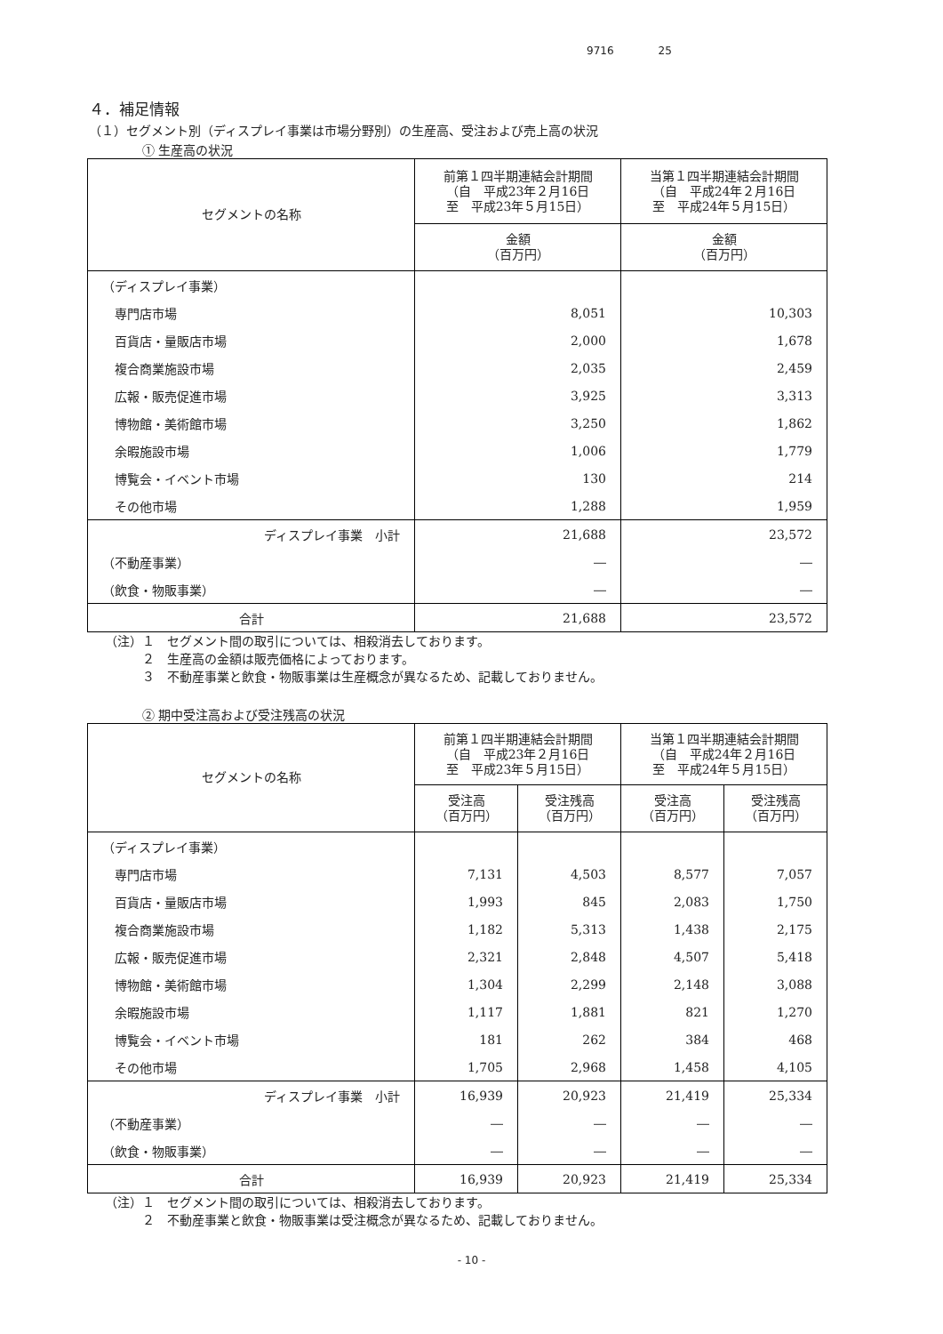9716 25
４．補足情報
（１）セグメント別（ディスプレイ事業は市場分野別）の生産高、受注および売上高の状況
① 生産高の状況
| セグメントの名称 | 前第１四半期連結会計期間 （自 平成23年２月16日 至 平成23年５月15日） | 当第１四半期連結会計期間 （自 平成24年２月16日 至 平成24年５月15日） |
| --- | --- | --- |
| | 金額 （百万円） | 金額 （百万円） |
| （ディスプレイ事業） | | |
| 専門店市場 | 8,051 | 10,303 |
| 百貨店・量販店市場 | 2,000 | 1,678 |
| 複合商業施設市場 | 2,035 | 2,459 |
| 広報・販売促進市場 | 3,925 | 3,313 |
| 博物館・美術館市場 | 3,250 | 1,862 |
| 余暇施設市場 | 1,006 | 1,779 |
| 博覧会・イベント市場 | 130 | 214 |
| その他市場 | 1,288 | 1,959 |
| ディスプレイ事業 小計 | 21,688 | 23,572 |
| （不動産事業） | ― | ― |
| （飲食・物販事業） | ― | ― |
| 合計 | 21,688 | 23,572 |
（注）１　セグメント間の取引については、相殺消去しております。
　　　２　生産高の金額は販売価格によっております。
　　　３　不動産事業と飲食・物販事業は生産概念が異なるため、記載しておりません。
② 期中受注高および受注残高の状況
| セグメントの名称 | 前第１四半期連結会計期間 （自 平成23年２月16日 至 平成23年５月15日） | | 当第１四半期連結会計期間 （自 平成24年２月16日 至 平成24年５月15日） | |
| --- | --- | --- | --- | --- |
| | 受注高 （百万円） | 受注残高 （百万円） | 受注高 （百万円） | 受注残高 （百万円） |
| （ディスプレイ事業） | | | | |
| 専門店市場 | 7,131 | 4,503 | 8,577 | 7,057 |
| 百貨店・量販店市場 | 1,993 | 845 | 2,083 | 1,750 |
| 複合商業施設市場 | 1,182 | 5,313 | 1,438 | 2,175 |
| 広報・販売促進市場 | 2,321 | 2,848 | 4,507 | 5,418 |
| 博物館・美術館市場 | 1,304 | 2,299 | 2,148 | 3,088 |
| 余暇施設市場 | 1,117 | 1,881 | 821 | 1,270 |
| 博覧会・イベント市場 | 181 | 262 | 384 | 468 |
| その他市場 | 1,705 | 2,968 | 1,458 | 4,105 |
| ディスプレイ事業 小計 | 16,939 | 20,923 | 21,419 | 25,334 |
| （不動産事業） | ― | ― | ― | ― |
| （飲食・物販事業） | ― | ― | ― | ― |
| 合計 | 16,939 | 20,923 | 21,419 | 25,334 |
（注）１　セグメント間の取引については、相殺消去しております。
　　　２　不動産事業と飲食・物販事業は受注概念が異なるため、記載しておりません。
- 10 -